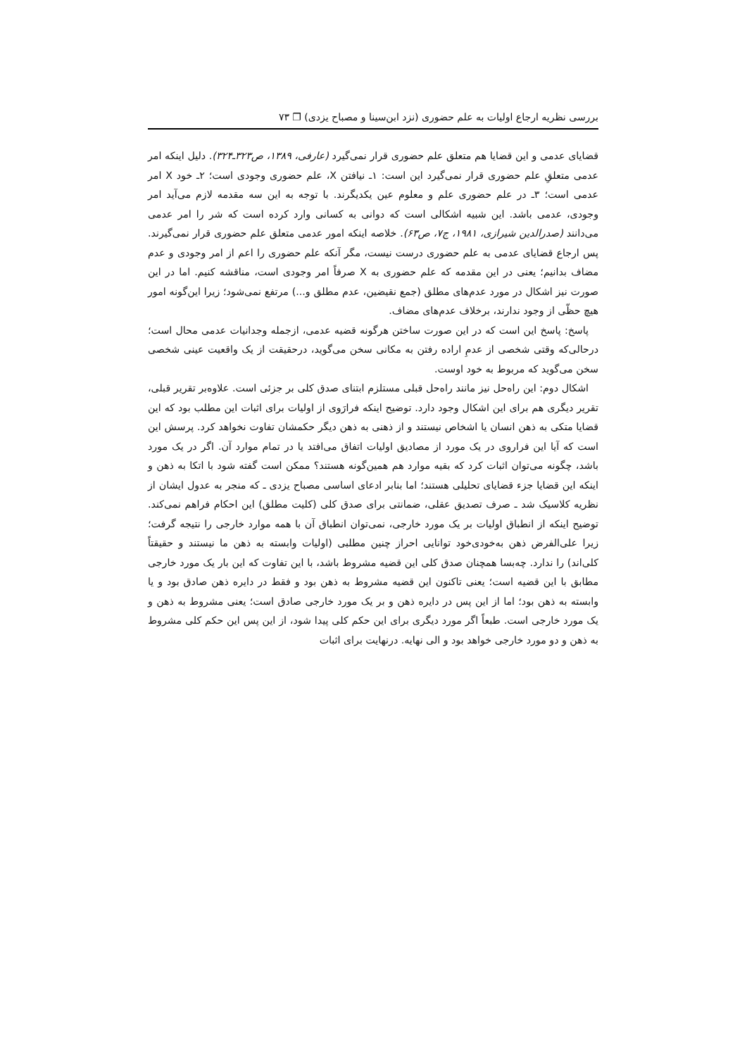بررسی نظریه ارجاع اولیات به علم حضوری (نزد ابن‌سینا و مصباح یزدی) ❐ ۷۳
قضایای عدمی و این قضایا هم متعلق علم حضوری قرار نمی‌گیرد (عارفی، ۱۳۸۹، ص۳۲۳ـ۳۲۴). دلیل اینکه امر عدمی متعلقِ علم حضوری قرار نمی‌گیرد این است: ۱ـ نیافتن X، علم حضوری وجودی است؛ ۲ـ خود X امر عدمی است؛ ۳ـ در علم حضوری علم و معلوم عین یکدیگرند. با توجه به این سه مقدمه لازم می‌آید امر وجودی، عدمی باشد. این شبیه اشکالی است که دوانی به کسانی وارد کرده است که شر را امر عدمی می‌دانند (صدرالدین شیرازی، ۱۹۸۱، ج۷، ص۶۳). خلاصه اینکه امور عدمی متعلق علم حضوری قرار نمی‌گیرند. پس ارجاع قضایای عدمی به علم حضوری درست نیست، مگر آنکه علم حضوری را اعم از امر وجودی و عدم مضاف بدانیم؛ یعنی در این مقدمه که علم حضوری به X صرفاً امر وجودی است، مناقشه کنیم. اما در این صورت نیز اشکال در مورد عدم‌های مطلق (جمع نقیضین، عدم مطلق و...) مرتفع نمی‌شود؛ زیرا این‌گونه امور هیچ حظّی از وجود ندارند، برخلاف عدم‌های مضاف.
پاسخ: پاسخ این است که در این صورت ساختن هرگونه قضیه عدمی، ازجمله وجدانیات عدمی محال است؛ درحالی‌که وقتی شخصی از عدمِ اراده رفتن به مکانی سخن می‌گوید، درحقیقت از یک واقعیت عینی شخصی سخن می‌گوید که مربوط به خود اوست.
اشکال دوم: این راه‌حل نیز مانند راه‌حل قبلی مستلزم ابتنای صدق کلی بر جزئی است. علاوه‌بر تقریر قبلی، تقریر دیگری هم برای این اشکال وجود دارد. توضیح اینکه فرارَوی از اولیات برای اثبات این مطلب بود که این قضایا متکی به ذهن انسان یا اشخاص نیستند و از ذهنی به ذهن دیگر حکمشان تفاوت نخواهد کرد. پرسش این است که آیا این فراروی در یک مورد از مصادیق اولیات اتفاق می‌افتد یا در تمام موارد آن. اگر در یک مورد باشد، چگونه می‌توان اثبات کرد که بقیه موارد هم همین‌گونه هستند؟ ممکن است گفته شود با اتکا به ذهن و اینکه این قضایا جزء قضایای تحلیلی هستند؛ اما بنابر ادعای اساسی مصباح یزدی ـ که منجر به عدول ایشان از نظریه کلاسیک شد ـ صرف تصدیق عقلی، ضمانتی برای صدق کلی (کلیت مطلق) این احکام فراهم نمی‌کند. توضیح اینکه از انطباق اولیات بر یک مورد خارجی، نمی‌توان انطباق آن با همه موارد خارجی را نتیجه گرفت؛ زیرا علی‌الفرض ذهن به‌خودی‌خود توانایی احراز چنین مطلبی (اولیات وابسته به ذهن ما نیستند و حقیقتاً کلی‌اند) را ندارد. چه‌بسا همچنان صدق کلی این قضیه مشروط باشد، با این تفاوت که این بار یک مورد خارجی مطابق با این قضیه است؛ یعنی تاکنون این قضیه مشروط به ذهن بود و فقط در دایره ذهن صادق بود و یا وابسته به ذهن بود؛ اما از این پس در دایره ذهن و بر یک مورد خارجی صادق است؛ یعنی مشروط به ذهن و یک مورد خارجی است. طبعاً اگر مورد دیگری برای این حکم کلی پیدا شود، از این پس این حکم کلی مشروط به ذهن و دو مورد خارجی خواهد بود و الی نهایه. درنهایت برای اثبات